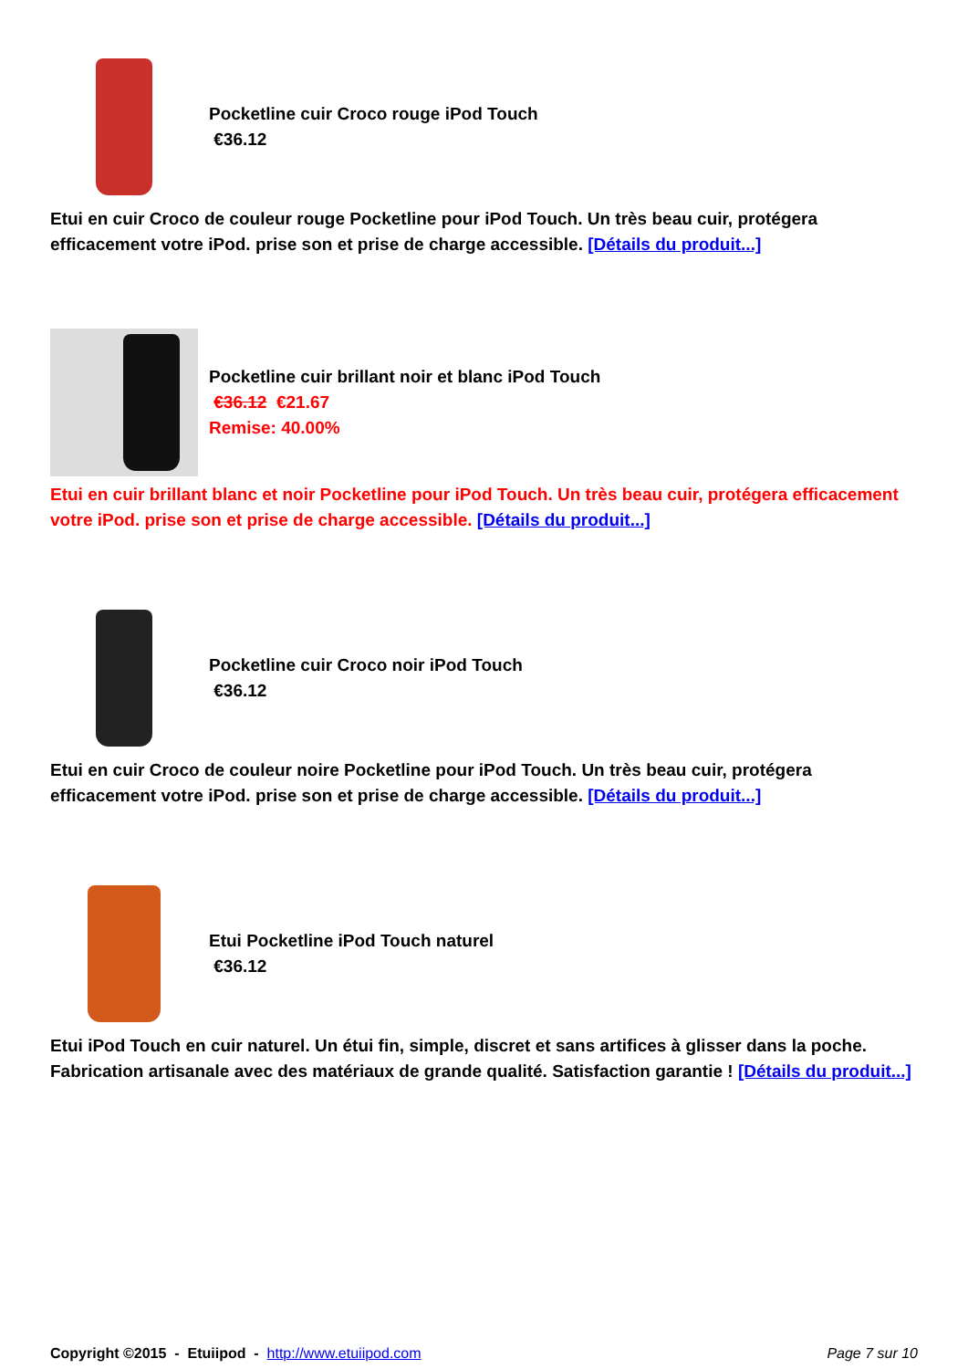Pocketline cuir Croco rouge iPod Touch
€36.12
Etui en cuir Croco de couleur rouge Pocketline pour iPod Touch. Un très beau cuir, protégera efficacement votre iPod. prise son et prise de charge accessible. [Détails du produit...]
Pocketline cuir brillant noir et blanc iPod Touch
€36.12 €21.67
Remise: 40.00%
Etui en cuir brillant blanc et noir Pocketline pour iPod Touch. Un très beau cuir, protégera efficacement votre iPod. prise son et prise de charge accessible. [Détails du produit...]
Pocketline cuir Croco noir iPod Touch
€36.12
Etui en cuir Croco de couleur noire Pocketline pour iPod Touch. Un très beau cuir, protégera efficacement votre iPod. prise son et prise de charge accessible. [Détails du produit...]
Etui Pocketline iPod Touch naturel
€36.12
Etui iPod Touch en cuir naturel. Un étui fin, simple, discret et sans artifices à glisser dans la poche. Fabrication artisanale avec des matériaux de grande qualité. Satisfaction garantie ! [Détails du produit...]
Copyright ©2015 - Etuiipod - http://www.etuiipod.com Page 7 sur 10